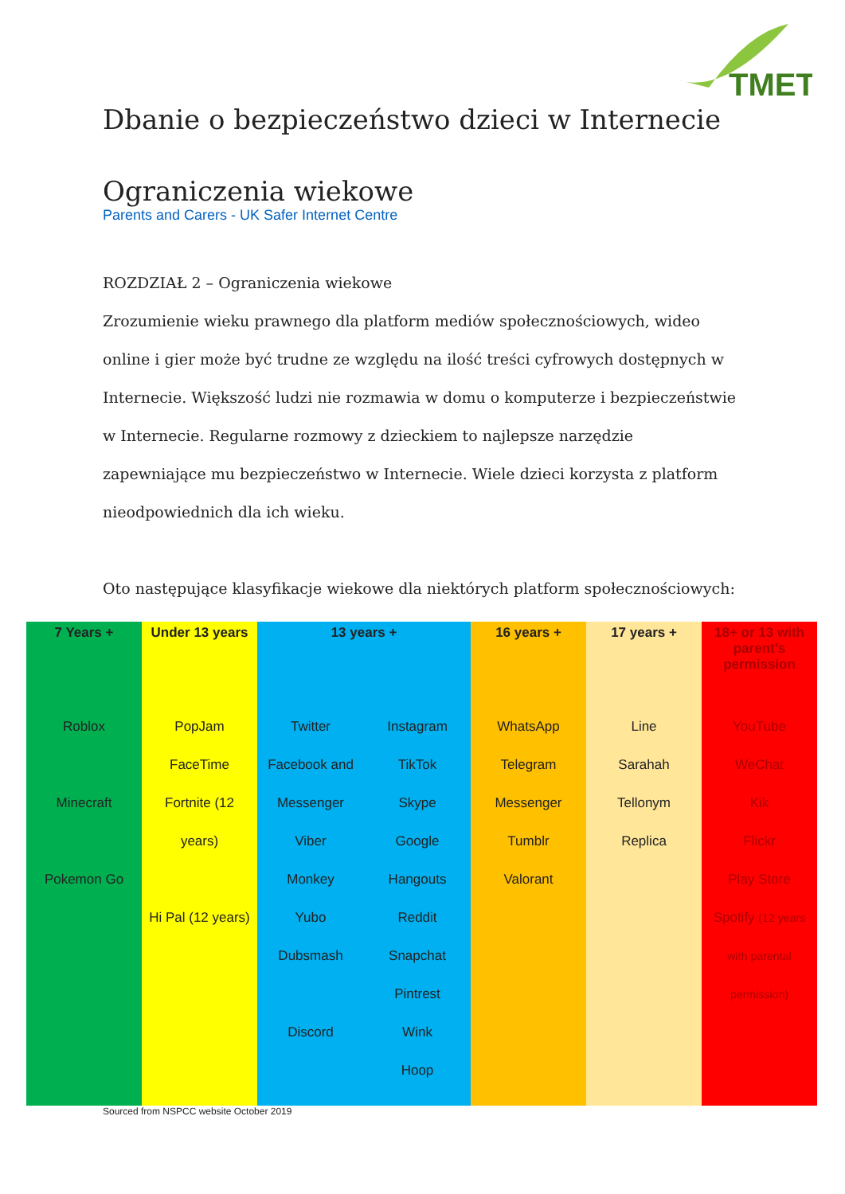TMET
Dbanie o bezpieczeństwo dzieci w Internecie
Ograniczenia wiekowe
Parents and Carers - UK Safer Internet Centre
ROZDZIAŁ 2 – Ograniczenia wiekowe
Zrozumienie wieku prawnego dla platform mediów społecznościowych, wideo online i gier może być trudne ze względu na ilość treści cyfrowych dostępnych w Internecie. Większość ludzi nie rozmawia w domu o komputerze i bezpieczeństwie w Internecie. Regularne rozmowy z dzieckiem to najlepsze narzędzie zapewniające mu bezpieczeństwo w Internecie. Wiele dzieci korzysta z platform nieodpowiednich dla ich wieku.
Oto następujące klasyfikacje wiekowe dla niektórych platform społecznościowych:
| 7 Years + | Under 13 years | 13 years + | | 16 years + | 17 years + | 18+ or 13 with parent’s permission |
| --- | --- | --- | --- | --- | --- | --- |
| Roblox Minecraft Pokemon Go | PopJam FaceTime Fortnite (12 years) Hi Pal (12 years) | Twitter Facebook and Messenger Viber Monkey Yubo Dubsmash Discord | Instagram TikTok Skype Google Hangouts Reddit Snapchat Pintrest Wink Hoop | WhatsApp Telegram Messenger Tumblr Valorant | Line Sarahah Tellonym Replica | YouTube WeChat Kik Flickr Play Store Spotify (12 years with parental permission) |
Sourced from NSPCC website October 2019